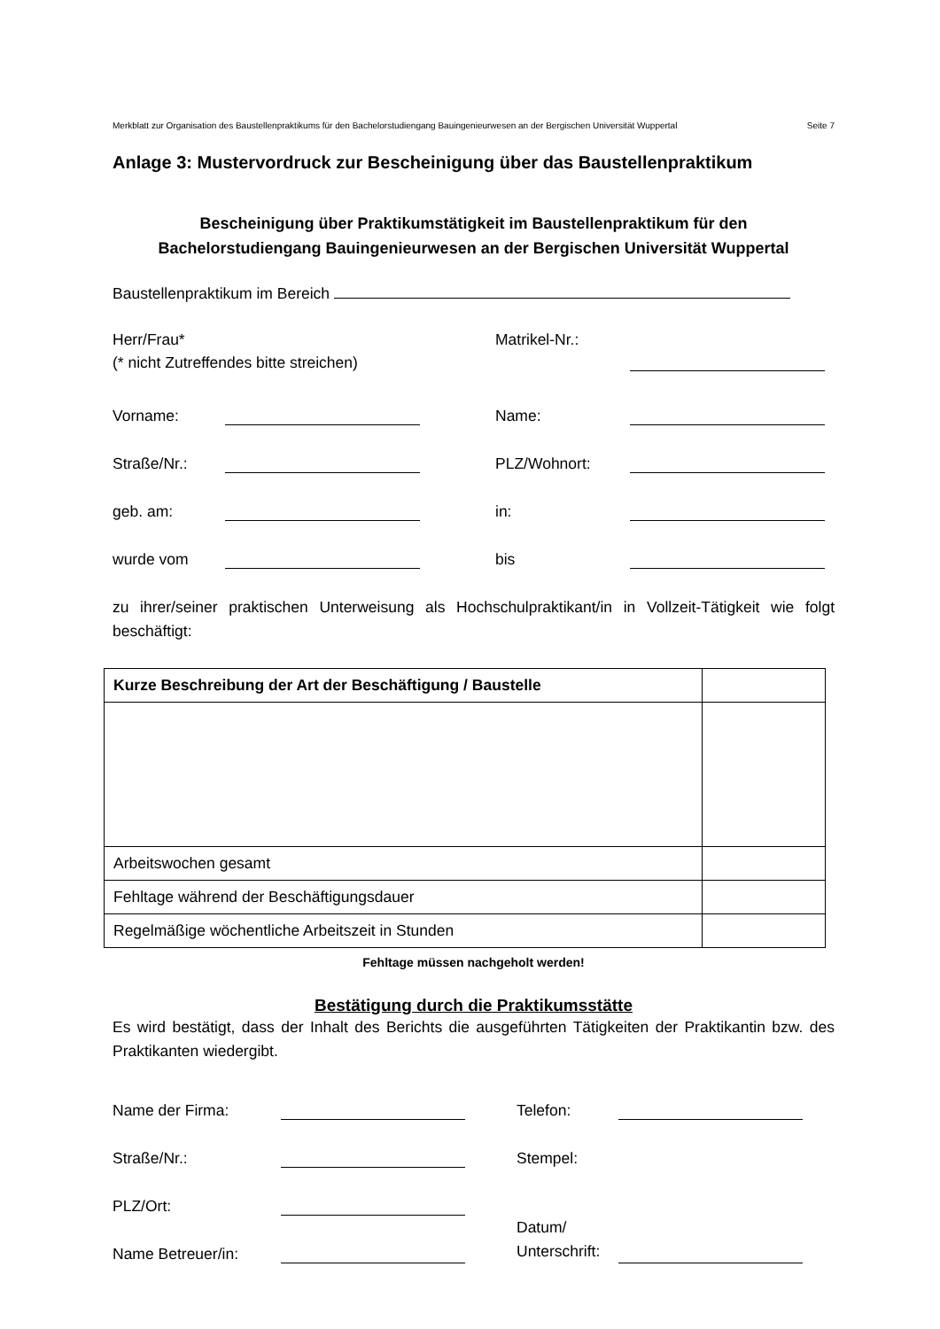Merkblatt zur Organisation des Baustellenpraktikums für den Bachelorstudiengang Bauingenieurwesen an der Bergischen Universität Wuppertal Seite 7
Anlage 3: Mustervordruck zur Bescheinigung über das Baustellenpraktikum
Bescheinigung über Praktikumstätigkeit im Baustellenpraktikum für den
Bachelorstudiengang Bauingenieurwesen an der Bergischen Universität Wuppertal
Baustellenpraktikum im Bereich
Herr/Frau*
(* nicht Zutreffendes bitte streichen)
Matrikel-Nr.:
Vorname: Name:
Straße/Nr.: PLZ/Wohnort:
geb. am: in:
wurde vom bis
zu ihrer/seiner praktischen Unterweisung als Hochschulpraktikant/in in Vollzeit-Tätigkeit wie folgt beschäftigt:
| Kurze Beschreibung der Art der Beschäftigung / Baustelle | |
| Arbeitswochen gesamt | |
| Fehltage während der Beschäftigungsdauer | |
| Regelmäßige wöchentliche Arbeitszeit in Stunden | |
Fehltage müssen nachgeholt werden!
Bestätigung durch die Praktikumsstätte
Es wird bestätigt, dass der Inhalt des Berichts die ausgeführten Tätigkeiten der Praktikantin bzw. des Praktikanten wiedergibt.
Name der Firma: Telefon:
Straße/Nr.: Stempel:
PLZ/Ort:
Name Betreuer/in: Datum/
Unterschrift: